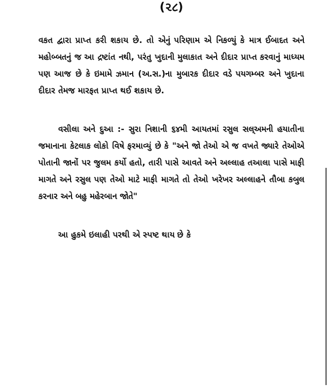(૨૮)
વકત દ્વારા પ્રાપ્ત કરી શકાય છે. તો એનું પરિણામ એ નિકળ્યું કે માત્ર ઈબાદત અને મહોબ્બતનું જ આ દ્રષ્ટાંત નથી, પરંતુ ખુદાની મુલાકાત અને દીદાર પ્રાપ્ત કરવાનું માધ્યમ પણ આજ છે કે ઇમામે ઝમાન (અ.સ.)ના મુબારક દીદાર વડે પયગમ્બર અને ખુદાના દીદાર તેમજ મારફત પ્રાપ્ત થઈ શકાય છે.
વસીલા અને દુઆ :- સુરા નિશાની ૬૪મી આયતમાં રસુલ સલ્અમની હયાતીના જમાનાના કેટલાક લોકો વિષે ફરમાવ્યું છે કે "અને જો તેઓ એ જ વખતે જ્યારે તેઓએ પોતાની જાનોં પર જુલમ કર્યો હતો, તારી પાસે આવતે અને અલ્લાહ તઆલા પાસે માફી માગતે અને રસુલ પણ તેઓ માટે માફી માગતે તો તેઓ ખરેખર અલ્લાહને તૌબા કબુલ કરનાર અને બહુ મહેરબાન જોતે"
આ હુકમે ઇલાહી પરથી એ સ્પષ્ટ થાય છે કે